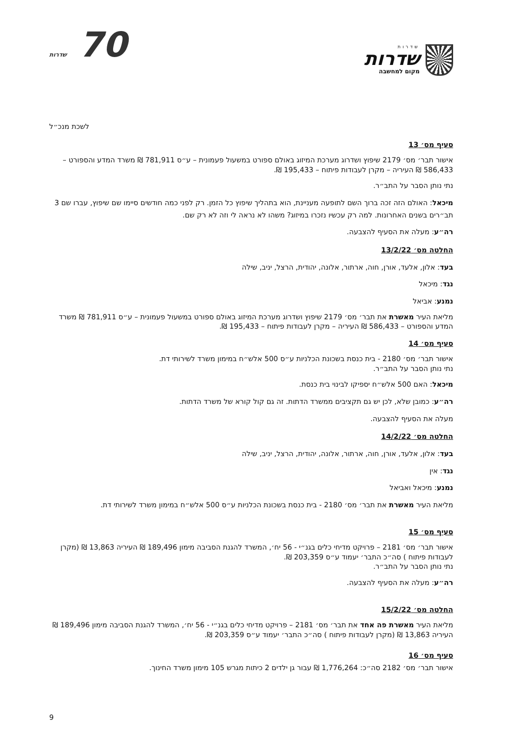שדרות
שדרות
מקום למחשבה
70 שדרות
לשכת מנכ״ל
סעיף מס׳ 13
אישור תבר׳ מס׳ 2179 שיפוץ ושדרוג מערכת המיזוג באולם ספורט במשעול פעמונית – ע״ס 781,911 ₪ משרד המדע והספורט – 586,433 ₪ העיריה – מקרן לעבודות פיתוח – 195,433 ₪.
נתי נותן הסבר על התב״ר.
מיכאל: האולם הזה זכה ברוך השם לתופעה מעניינת, הוא בתהליך שיפוץ כל הזמן. רק לפני כמה חודשים סיימו שם שיפוץ, עברו שם 3 תב״רים בשנים האחרונות. למה רק עכשיו נזכרו במיזוג? משהו לא נראה לי וזה לא רק שם.
רה״ע: מעלה את הסעיף להצבעה.
החלטה מס׳ 13/2/22
בעד: אלון, אלעד, אורן, חוה, ארתור, אלונה, יהודית, הרצל, יניב, שילה
נגד: מיכאל
נמנע: אביאל
מליאת העיר מאשרת את תבר׳ מס׳ 2179 שיפוץ ושדרוג מערכת המיזוג באולם ספורט במשעול פעמונית – ע״ס 781,911 ₪ משרד המדע והספורט – 586,433 ₪ העיריה – מקרן לעבודות פיתוח – 195,433 ₪.
סעיף מס׳ 14
אישור תבר׳ מס׳ 2180 - בית כנסת בשכונת הכלניות ע״ס 500 אלש״ח במימון משרד לשירותי דת.
נתי נותן הסבר על התב״ר.
מיכאל: האם 500 אלש״ח יספיקו לבינוי בית כנסת.
רה״ע: כמובן שלא, לכן יש גם תקציבים ממשרד הדתות. זה גם קול קורא של משרד הדתות.
מעלה את הסעיף להצבעה.
החלטה מס׳ 14/2/22
בעד: אלון, אלעד, אורן, חוה, ארתור, אלונה, יהודית, הרצל, יניב, שילה
נגד: אין
נמנע: מיכאל ואביאל
מליאת העיר מאשרת את תבר׳ מס׳ 2180 - בית כנסת בשכונת הכלניות ע״ס 500 אלש״ח במימון משרד לשירותי דת.
סעיף מס׳ 15
אישור תבר׳ מס׳ 2181 – פרויקט מדיחי כלים בגנ״י - 56 יח׳, המשרד להגנת הסביבה מימון 189,496 ₪ העיריה 13,863 ₪ (מקרן לעבודות פיתוח ) סה״כ התבר׳ יעמוד ע״ס 203,359 ₪.
נתי נותן הסבר על התב״ר.
רה״ע: מעלה את הסעיף להצבעה.
החלטה מס׳ 15/2/22
מליאת העיר מאשרת פה אחד את תבר׳ מס׳ 2181 – פרויקט מדיחי כלים בגנ״י - 56 יח׳, המשרד להגנת הסביבה מימון 189,496 ₪ העיריה 13,863 ₪ (מקרן לעבודות פיתוח ) סה״כ התבר׳ יעמוד ע״ס 203,359 ₪.
סעיף מס׳ 16
אישור תבר׳ מס׳ 2182 סה״כ: 1,776,264 ₪ עבור גן ילדים 2 כיתות מגרש 105 מימון משרד החינוך.
9